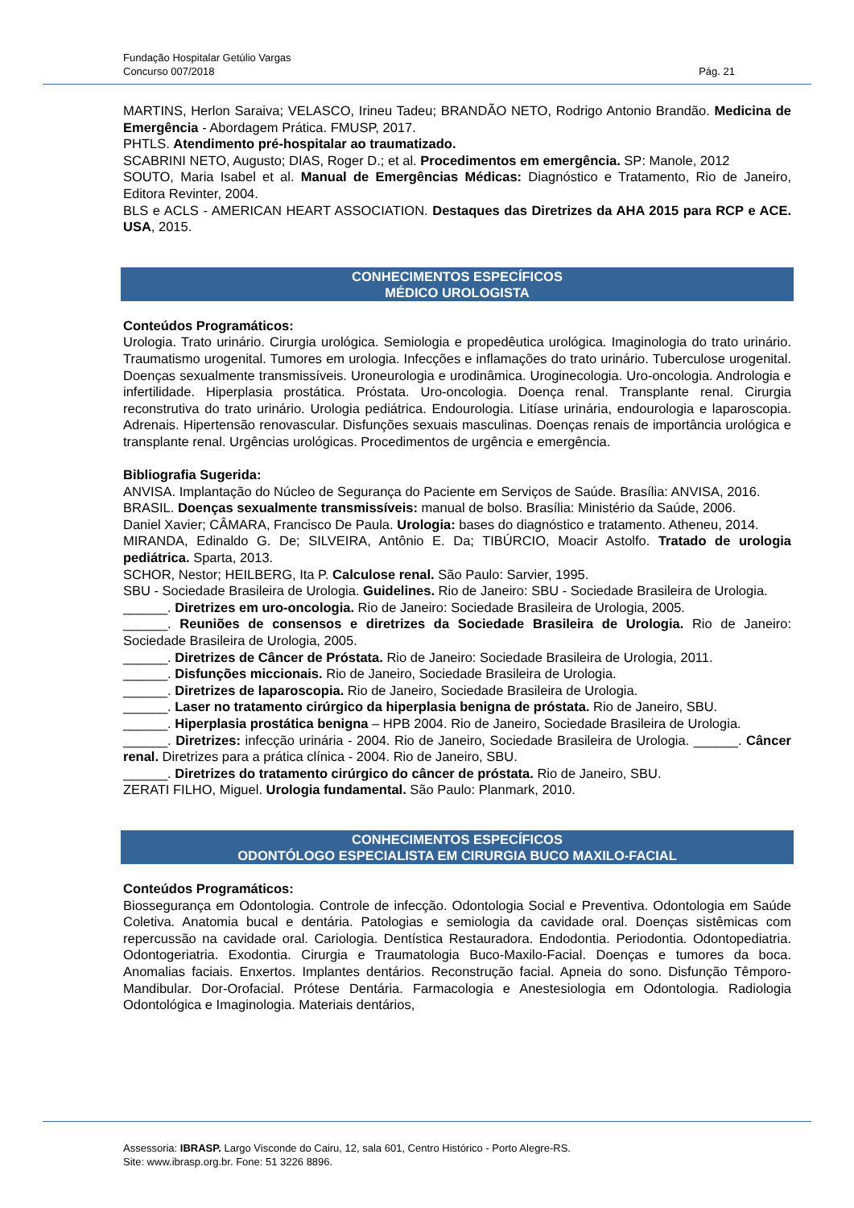Fundação Hospitalar Getúlio Vargas
Concurso 007/2018 Pág. 21
MARTINS, Herlon Saraiva; VELASCO, Irineu Tadeu; BRANDÃO NETO, Rodrigo Antonio Brandão. Medicina de Emergência - Abordagem Prática. FMUSP, 2017.
PHTLS. Atendimento pré-hospitalar ao traumatizado.
SCABRINI NETO, Augusto; DIAS, Roger D.; et al. Procedimentos em emergência. SP: Manole, 2012
SOUTO, Maria Isabel et al. Manual de Emergências Médicas: Diagnóstico e Tratamento, Rio de Janeiro, Editora Revinter, 2004.
BLS e ACLS - AMERICAN HEART ASSOCIATION. Destaques das Diretrizes da AHA 2015 para RCP e ACE. USA, 2015.
CONHECIMENTOS ESPECÍFICOS
MÉDICO UROLOGISTA
Conteúdos Programáticos:
Urologia. Trato urinário. Cirurgia urológica. Semiologia e propedêutica urológica. Imaginologia do trato urinário. Traumatismo urogenital. Tumores em urologia. Infecções e inflamações do trato urinário. Tuberculose urogenital. Doenças sexualmente transmissíveis. Uroneurologia e urodinâmica. Uroginecologia. Uro-oncologia. Andrologia e infertilidade. Hiperplasia prostática. Próstata. Uro-oncologia. Doença renal. Transplante renal. Cirurgia reconstrutiva do trato urinário. Urologia pediátrica. Endourologia. Litíase urinária, endourologia e laparoscopia. Adrenais. Hipertensão renovascular. Disfunções sexuais masculinas. Doenças renais de importância urológica e transplante renal. Urgências urológicas. Procedimentos de urgência e emergência.
Bibliografia Sugerida:
ANVISA. Implantação do Núcleo de Segurança do Paciente em Serviços de Saúde. Brasília: ANVISA, 2016.
BRASIL. Doenças sexualmente transmissíveis: manual de bolso. Brasília: Ministério da Saúde, 2006.
Daniel Xavier; CÂMARA, Francisco De Paula. Urologia: bases do diagnóstico e tratamento. Atheneu, 2014.
MIRANDA, Edinaldo G. De; SILVEIRA, Antônio E. Da; TIBÚRCIO, Moacir Astolfo. Tratado de urologia pediátrica. Sparta, 2013.
SCHOR, Nestor; HEILBERG, Ita P. Calculose renal. São Paulo: Sarvier, 1995.
SBU - Sociedade Brasileira de Urologia. Guidelines. Rio de Janeiro: SBU - Sociedade Brasileira de Urologia.
______. Diretrizes em uro-oncologia. Rio de Janeiro: Sociedade Brasileira de Urologia, 2005.
______. Reuniões de consensos e diretrizes da Sociedade Brasileira de Urologia. Rio de Janeiro: Sociedade Brasileira de Urologia, 2005.
______. Diretrizes de Câncer de Próstata. Rio de Janeiro: Sociedade Brasileira de Urologia, 2011.
______. Disfunções miccionais. Rio de Janeiro, Sociedade Brasileira de Urologia.
______. Diretrizes de laparoscopia. Rio de Janeiro, Sociedade Brasileira de Urologia.
______. Laser no tratamento cirúrgico da hiperplasia benigna de próstata. Rio de Janeiro, SBU.
______. Hiperplasia prostática benigna – HPB 2004. Rio de Janeiro, Sociedade Brasileira de Urologia.
______. Diretrizes: infecção urinária - 2004. Rio de Janeiro, Sociedade Brasileira de Urologia. ______. Câncer renal. Diretrizes para a prática clínica - 2004. Rio de Janeiro, SBU.
______. Diretrizes do tratamento cirúrgico do câncer de próstata. Rio de Janeiro, SBU.
ZERATI FILHO, Miguel. Urologia fundamental. São Paulo: Planmark, 2010.
CONHECIMENTOS ESPECÍFICOS
ODONTÓLOGO ESPECIALISTA EM CIRURGIA BUCO MAXILO-FACIAL
Conteúdos Programáticos:
Biossegurança em Odontologia. Controle de infecção. Odontologia Social e Preventiva. Odontologia em Saúde Coletiva. Anatomia bucal e dentária. Patologias e semiologia da cavidade oral. Doenças sistêmicas com repercussão na cavidade oral. Cariologia. Dentística Restauradora. Endodontia. Periodontia. Odontopediatria. Odontogeriatria. Exodontia. Cirurgia e Traumatologia Buco-Maxilo-Facial. Doenças e tumores da boca. Anomalias faciais. Enxertos. Implantes dentários. Reconstrução facial. Apneia do sono. Disfunção Têmporo-Mandibular. Dor-Orofacial. Prótese Dentária. Farmacologia e Anestesiologia em Odontologia. Radiologia Odontológica e Imaginologia. Materiais dentários,
Assessoria: IBRASP. Largo Visconde do Cairu, 12, sala 601, Centro Histórico - Porto Alegre-RS.
Site: www.ibrasp.org.br. Fone: 51 3226 8896.